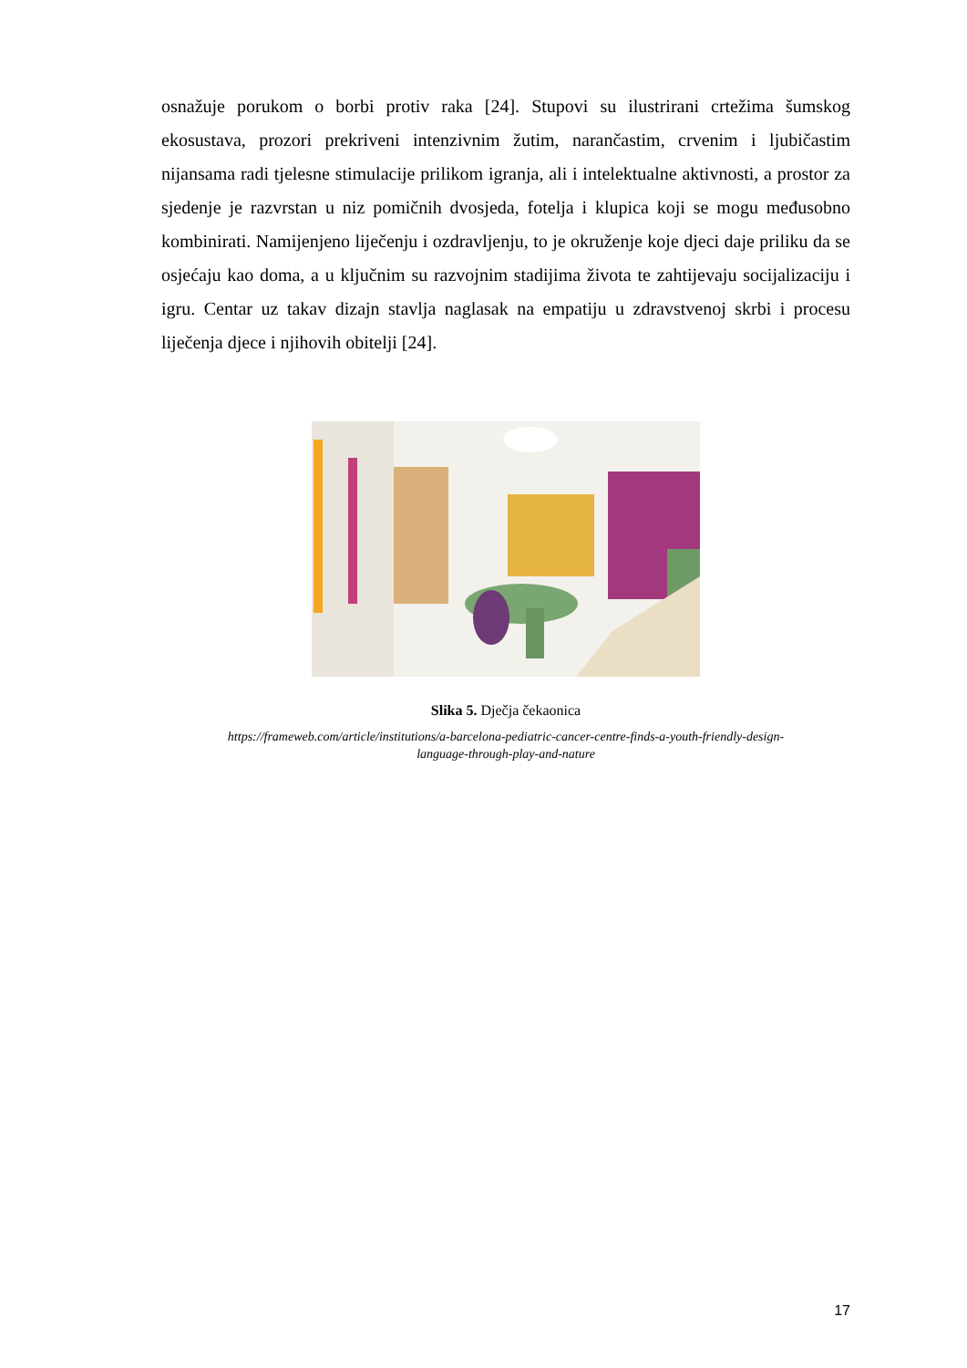osnažuje porukom o borbi protiv raka [24]. Stupovi su ilustrirani crtežima šumskog ekosustava, prozori prekriveni intenzivnim žutim, narančastim, crvenim i ljubičastim nijansama radi tjelesne stimulacije prilikom igranja, ali i intelektualne aktivnosti, a prostor za sjedenje je razvrstan u niz pomičnih dvosjeda, fotelja i klupica koji se mogu međusobno kombinirati. Namijenjeno liječenju i ozdravljenju, to je okruženje koje djeci daje priliku da se osjećaju kao doma, a u ključnim su razvojnim stadijima života te zahtijevaju socijalizaciju i igru. Centar uz takav dizajn stavlja naglasak na empatiju u zdravstvenoj skrbi i procesu liječenja djece i njihovih obitelji [24].
Slika 5. Dječja čekaonica
https://frameweb.com/article/institutions/a-barcelona-pediatric-cancer-centre-finds-a-youth-friendly-design-
language-through-play-and-nature
17